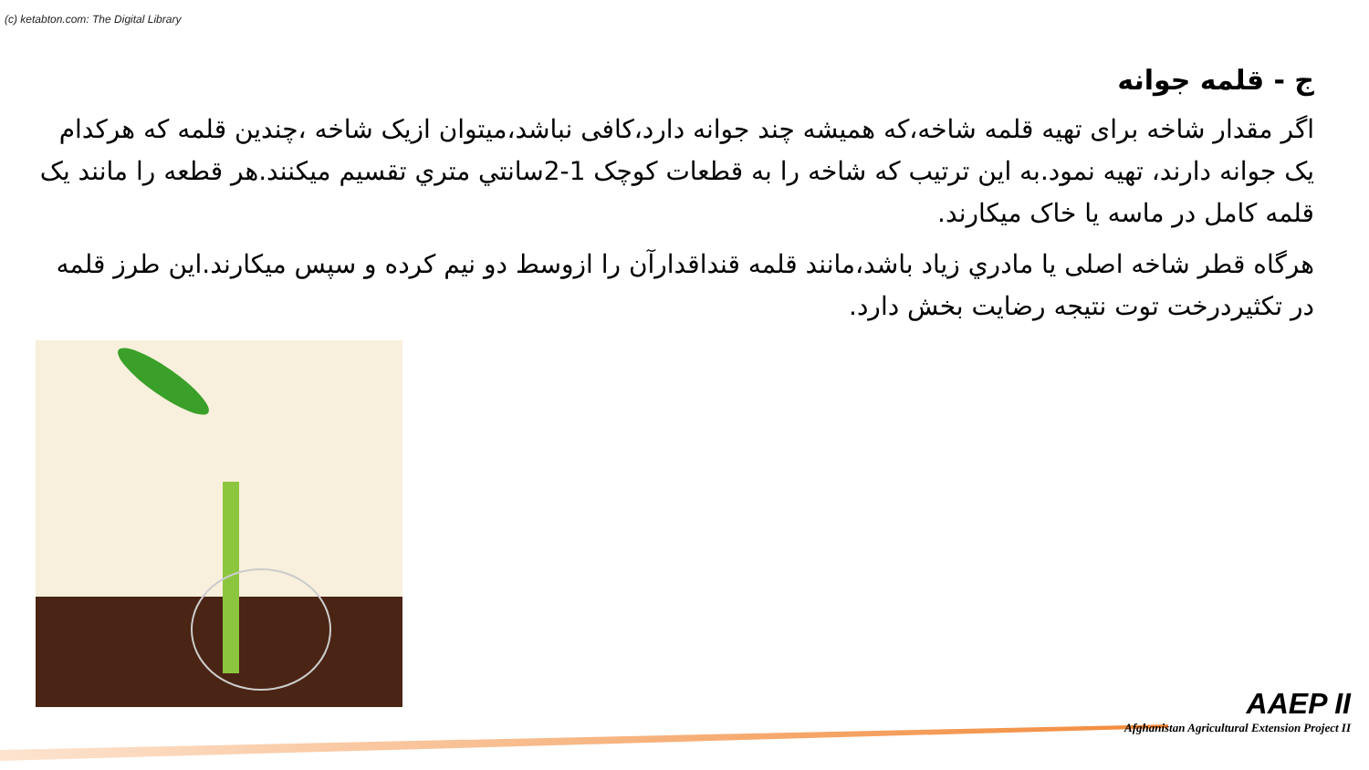(c) ketabton.com: The Digital Library
ج - قلمه جوانه
اگر مقدار شاخه برای تهیه قلمه شاخه،که همیشه چند جوانه دارد،کافی نباشد،میتوان ازیک شاخه ،چندین قلمه که هرکدام یک جوانه دارند، تهیه نمود.به این ترتیب که شاخه را به قطعات کوچک 1-2سانتي متري تقسیم میکنند.هر قطعه را مانند یک قلمه کامل در ماسه یا خاک میکارند.
هرگاه قطر شاخه اصلی یا مادري زیاد باشد،مانند قلمه قنداقدارآن را ازوسط دو نیم کرده و سپس میکارند.این طرز قلمه در تکثیردرخت توت نتیجه رضایت بخش دارد.
AAEP II
Afghanistan Agricultural Extension Project II